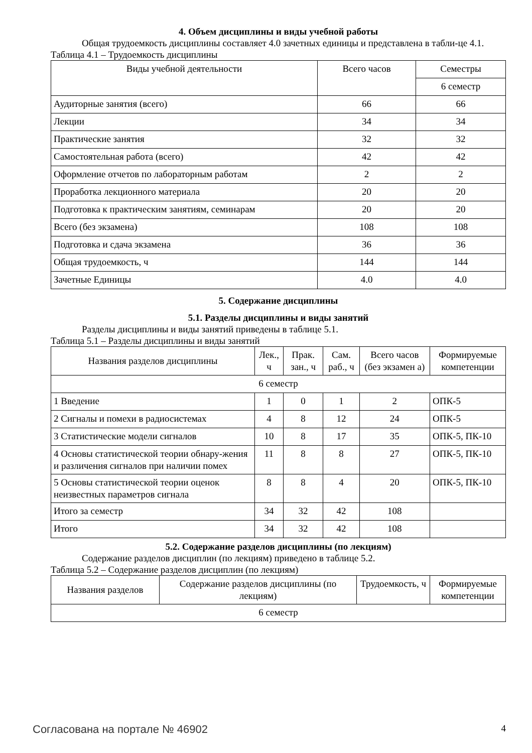4. Объем дисциплины и виды учебной работы
Общая трудоемкость дисциплины составляет 4.0 зачетных единицы и представлена в табли-це 4.1.
Таблица 4.1 – Трудоемкость дисциплины
| Виды учебной деятельности | Всего часов | Семестры |
| --- | --- | --- |
| | | 6 семестр |
| Аудиторные занятия (всего) | 66 | 66 |
| Лекции | 34 | 34 |
| Практические занятия | 32 | 32 |
| Самостоятельная работа (всего) | 42 | 42 |
| Оформление отчетов по лабораторным работам | 2 | 2 |
| Проработка лекционного материала | 20 | 20 |
| Подготовка к практическим занятиям, семинарам | 20 | 20 |
| Всего (без экзамена) | 108 | 108 |
| Подготовка и сдача экзамена | 36 | 36 |
| Общая трудоемкость, ч | 144 | 144 |
| Зачетные Единицы | 4.0 | 4.0 |
5. Содержание дисциплины
5.1. Разделы дисциплины и виды занятий
Разделы дисциплины и виды занятий приведены в таблице 5.1.
Таблица 5.1 – Разделы дисциплины и виды занятий
| Названия разделов дисциплины | Лек., ч | Прак. зан., ч | Сам. раб., ч | Всего часов (без экзамен а) | Формируемые компетенции |
| --- | --- | --- | --- | --- | --- |
| 6 семестр | | | | | |
| 1 Введение | 1 | 0 | 1 | 2 | ОПК-5 |
| 2 Сигналы и помехи в радиосистемах | 4 | 8 | 12 | 24 | ОПК-5 |
| 3 Статистические модели сигналов | 10 | 8 | 17 | 35 | ОПК-5, ПК-10 |
| 4 Основы статистической теории обнару-жения и различения сигналов при наличии помех | 11 | 8 | 8 | 27 | ОПК-5, ПК-10 |
| 5 Основы статистической теории оценок неизвестных параметров сигнала | 8 | 8 | 4 | 20 | ОПК-5, ПК-10 |
| Итого за семестр | 34 | 32 | 42 | 108 | |
| Итого | 34 | 32 | 42 | 108 | |
5.2. Содержание разделов дисциплины (по лекциям)
Содержание разделов дисциплин (по лекциям) приведено в таблице 5.2.
Таблица 5.2 – Содержание разделов дисциплин (по лекциям)
| Названия разделов | Содержание разделов дисциплины (по лекциям) | Трудоемкость, ч | Формируемые компетенции |
| --- | --- | --- | --- |
| 6 семестр | | | |
Согласована на портале № 46902 4